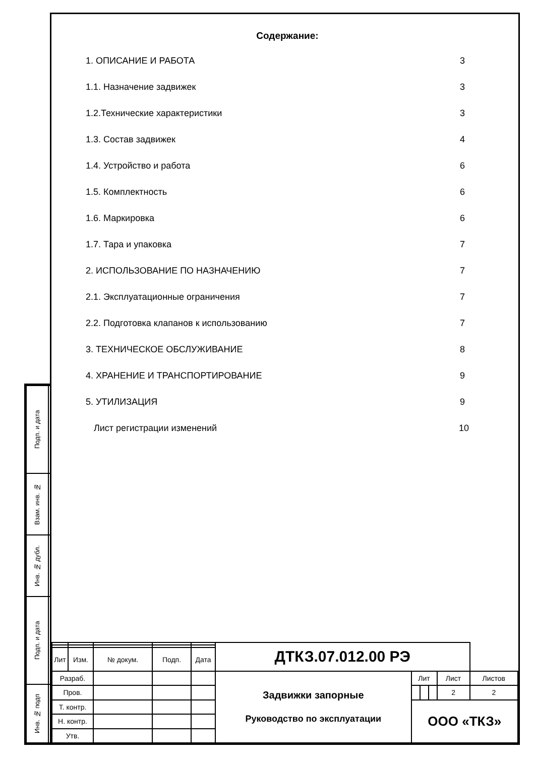Содержание:
| 1. ОПИСАНИЕ И РАБОТА | 3 |
| 1.1. Назначение задвижек | 3 |
| 1.2.Технические характеристики | 3 |
| 1.3. Состав задвижек | 4 |
| 1.4. Устройство и работа | 6 |
| 1.5. Комплектность | 6 |
| 1.6. Маркировка | 6 |
| 1.7. Тара и упаковка | 7 |
| 2. ИСПОЛЬЗОВАНИЕ ПО НАЗНАЧЕНИЮ | 7 |
| 2.1. Эксплуатационные ограничения | 7 |
| 2.2. Подготовка клапанов к использованию | 7 |
| 3. ТЕХНИЧЕСКОЕ ОБСЛУЖИВАНИЕ | 8 |
| 4. ХРАНЕНИЕ И ТРАНСПОРТИРОВАНИЕ | 9 |
| 5. УТИЛИЗАЦИЯ | 9 |
| Лист регистрации изменений | 10 |
| Подп. и дата | |
| Взам. инв. № | |
| Инв. № дубл. | |
| Подп. и дата | |
| Инв. № подп | |
| | | | | | ДТКЗ.07.012.00 РЭ | | | | | |
| Лит | Изм. | № докум. | Подп. | Дата | | | | | | |
| Разраб. | | | | | Задвижки запорные Руководство по эксплуатации | Лит | | | Лист | Листов |
| Пров. | | | | | | | | | 2 | 2 |
| Т. контр. | | | | | | ООО «ТКЗ» | | | | |
| Н. контр. | | | | | | | | | | |
| Утв. | | | | | | | | | | |